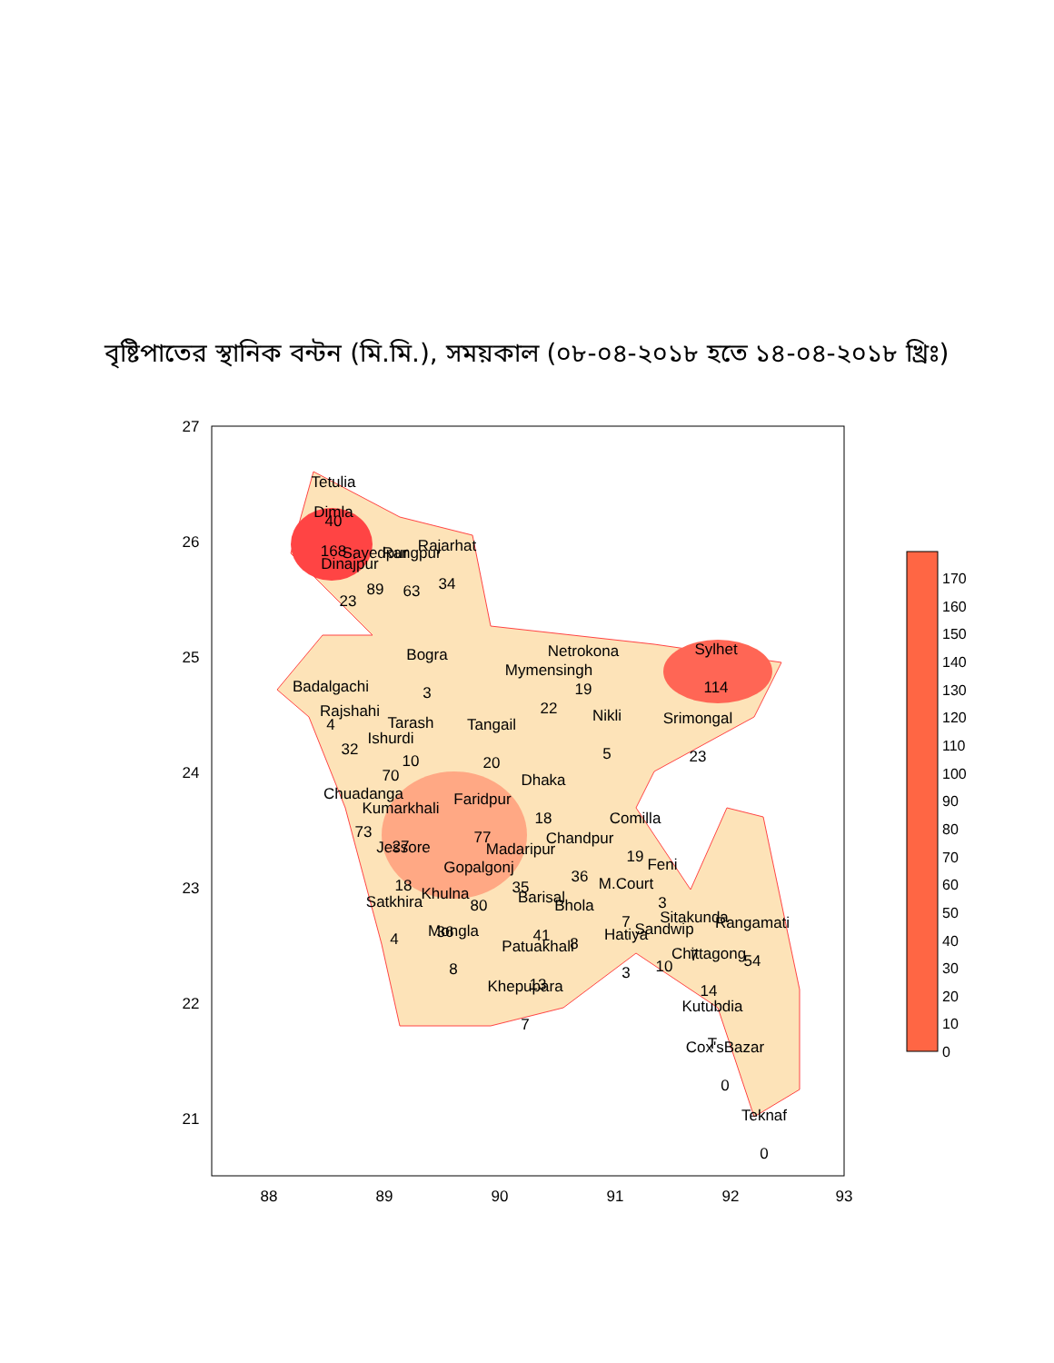বৃষ্টিপাতের স্থানিক বন্টন (মি.মি.), সময়কাল (০৮-০৪-২০১৮ হতে ১৪-০৪-২০১৮ খ্রিঃ)
27
26
25
24
23
22
21
88
89
90
91
92
93
Tetulia
Dimla
40
168
Dinajpur
23
Sayedpur
89
Rangpur
63
Rajarhat
34
Bogra
3
Netrokona
19
Mymensingh
22
Sylhet
114
Badalgachi
Rajshahi
4
32
Tarash
10
Ishurdi
70
Tangail
20
Nikli
5
Srimongal
23
Dhaka
18
Chuadanga
73
Kumarkhali
27
Faridpur
77
Comilla
19
Chandpur
36
Madaripur
35
Jessore
18
Gopalgonj
80
Feni
3
M.Court
7
Satkhira
4
Khulna
36
Barisal
41
Bhola
8
Sitakunda
7
Rangamati
54
Sandwip
10
Hatiya
3
Mongla
8
Patuakhali
13
Chittagong
14
Khepupara
7
Kutubdia
T
Cox'sBazar
0
Teknaf
0
0
10
20
30
40
50
60
70
80
90
100
110
120
130
140
150
160
170